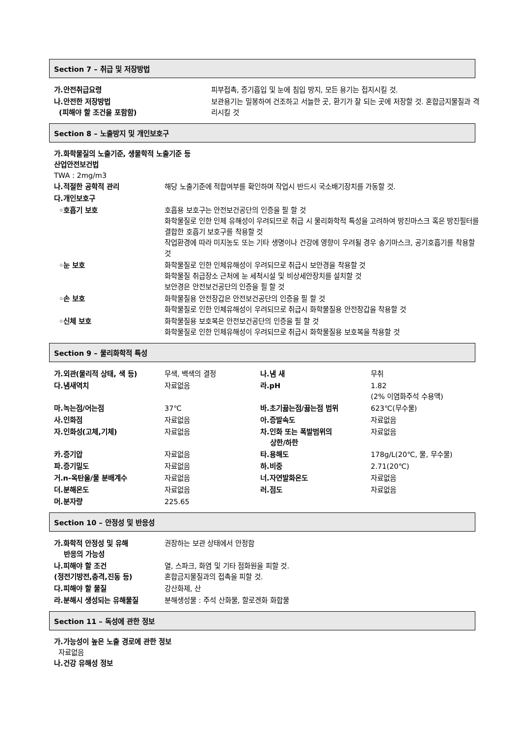Section 7 – 취급 및 저장방법
| 가.안전취급요령 | 피부접촉, 증기흡입 및 눈에 침입 방지, 모든 용기는 접지시킬 것. |
| 나.안전한 저장방법 (피해야 할 조건을 포함함) | 보관용기는 밀봉하여 건조하고 서늘한 곳, 환기가 잘 되는 곳에 저장할 것. 혼합금지물질과 격리시킬 것 |
Section 8 – 노출방지 및 개인보호구
가.화학물질의 노출기준, 생물학적 노출기준 등
산업안전보건법
TWA : 2mg/m3
| 나.적절한 공학적 관리 | 해당 노출기준에 적합여부를 확인하며 작업시 반드시 국소배기장치를 가동할 것. |
| 다.개인보호구 | |
| ◦호흡기 보호 | 호흡용 보호구는 안전보건공단의 인증을 필 할 것 화학물질로 인한 인체 유해성이 우려되므로 취급 시 물리화학적 특성을 고려하여 방진마스크 혹은 방진필터를 결합한 호흡기 보호구를 착용할 것 작업환경에 따라 미지농도 또는 기타 생명이나 건강에 영향이 우려될 경우 송기마스크, 공기호흡기를 착용할 것 |
| ◦눈 보호 | 화학물질로 인한 인체유해성이 우려되므로 취급시 보안경을 착용할 것 화학물질 취급장소 근처에 눈 세척시설 및 비상세안장치를 설치할 것 보안경은 안전보건공단의 인증을 필 할 것 |
| ◦손 보호 | 화학물질용 안전장갑은 안전보건공단의 인증을 필 할 것 화학물질로 인한 인체유해성이 우려되므로 취급시 화학물질용 안전장갑을 착용할 것 |
| ◦신체 보호 | 화학물질용 보호복은 안전보건공단의 인증을 필 할 것 화학물질로 인한 인체유해성이 우려되므로 취급시 화학물질용 보호복을 착용할 것 |
Section 9 – 물리화학적 특성
| 가.외관(물리적 상태, 색 등) | 무색, 백색의 결정 | 나.냄 새 | 무취 |
| 다.냄새역치 | 자료없음 | 라.pH | 1.82 (2% 이염화주석 수용액) |
| 마.녹는점/어는점 | 37℃ | 바.초기끓는점/끓는점 범위 | 623℃(무수물) |
| 사.인화점 | 자료없음 | 아.증발속도 | 자료없음 |
| 자.인화성(고체,기체) | 자료없음 | 차.인화 또는 폭발범위의 상한/하한 | 자료없음 |
| 카.증기압 | 자료없음 | 타.용해도 | 178g/L(20℃, 물, 무수물) |
| 파.증기밀도 | 자료없음 | 하.비중 | 2.71(20℃) |
| 거.n-옥탄올/물 분배계수 | 자료없음 | 너.자연발화온도 | 자료없음 |
| 더.분해온도 | 자료없음 | 러.점도 | 자료없음 |
| 머.분자량 | 225.65 | | |
Section 10 – 안정성 및 반응성
| 가.화학적 안정성 및 유해 반응의 가능성 | 권장하는 보관 상태에서 안정함 |
| 나.피해야 할 조건 (정전기방전,충격,진동 등) | 열, 스파크, 화염 및 기타 점화원을 피할 것. 혼합금지물질과의 접촉을 피할 것. |
| 다.피해야 할 물질 | 강산화제, 산 |
| 라.분해시 생성되는 유해물질 | 분해생성물 : 주석 산화물, 할로겐화 화합물 |
Section 11 – 독성에 관한 정보
가.가능성이 높은 노출 경로에 관한 정보
자료없음
나.건강 유해성 정보